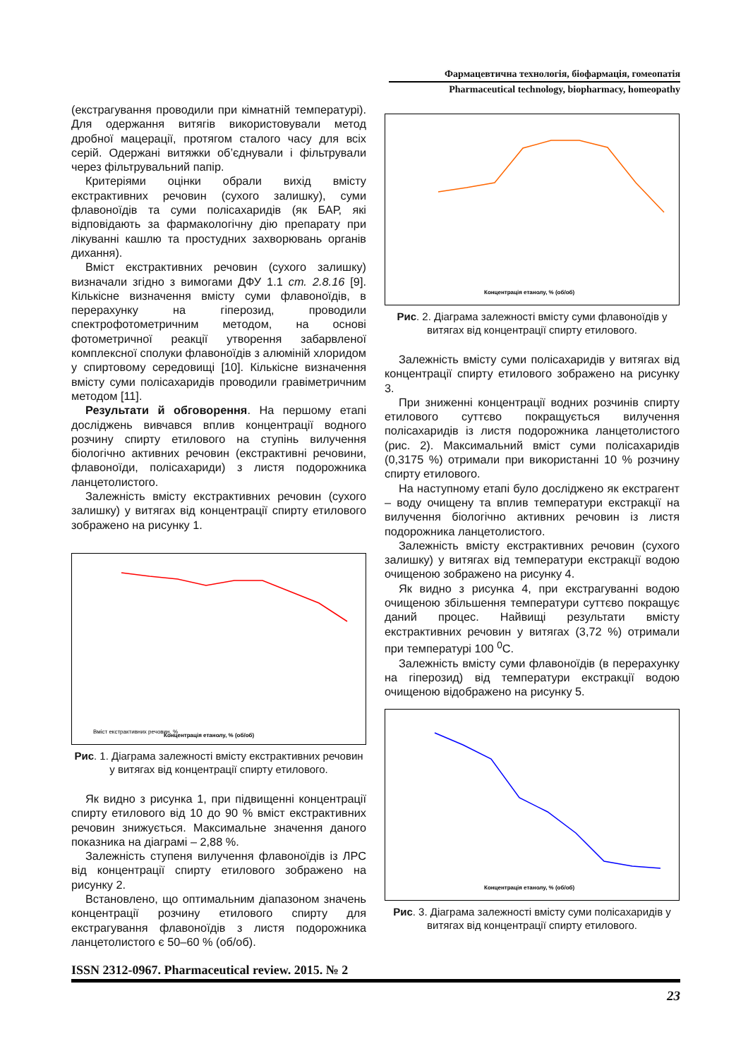Фармацевтична технологія, біофармація, гомеопатія
Pharmaceutical technology, biopharmacy, homeopathy
(екстрагування проводили при кімнатній температурі). Для одержання витягів використовували метод дробної мацерації, протягом сталого часу для всіх серій. Одержані витяжки об’єднували і фільтрували через фільтрувальний папір.
Критеріями оцінки обрали вихід вмісту екстрактивних речовин (сухого залишку), суми флавоноїдів та суми полісахаридів (як БАР, які відповідають за фармакологічну дію препарату при лікуванні кашлю та простудних захворювань органів дихання).
Вміст екстрактивних речовин (сухого залишку) визначали згідно з вимогами ДФУ 1.1 ст. 2.8.16 [9]. Кількісне визначення вмісту суми флавоноїдів, в перерахунку на гіперозид, проводили спектрофотометричним методом, на основі фотометричної реакції утворення забарвленої комплексної сполуки флавоноїдів з алюміній хлоридом у спиртовому середовищі [10]. Кількісне визначення вмісту суми полісахаридів проводили гравіметричним методом [11].
Результати й обговорення. На першому етапі досліджень вивчався вплив концентрації водного розчину спирту етилового на ступінь вилучення біологічно активних речовин (екстрактивні речовини, флавоноїди, полісахариди) з листя подорожника ланцетолистого.
Залежність вмісту екстрактивних речовин (сухого залишку) у витягах від концентрації спирту етилового зображено на рисунку 1.
Вміст екстрактивних речовин, %
Концентрація етанолу, % (об/об)
Рис. 1. Діаграма залежності вмісту екстрактивних речовин у витягах від концентрації спирту етилового.
Як видно з рисунка 1, при підвищенні концентрації спирту етилового від 10 до 90 % вміст екстрактивних речовин знижується. Максимальне значення даного показника на діаграмі – 2,88 %.
Залежність ступеня вилучення флавоноїдів із ЛРС від концентрації спирту етилового зображено на рисунку 2.
Встановлено, що оптимальним діапазоном значень концентрації розчину етилового спирту для екстрагування флавоноїдів з листя подорожника ланцетолистого є 50–60 % (об/об).
Концентрація етанолу, % (об/об)
Рис. 2. Діаграма залежності вмісту суми флавоноїдів у витягах від концентрації спирту етилового.
Залежність вмісту суми полісахаридів у витягах від концентрації спирту етилового зображено на рисунку 3.
При зниженні концентрації водних розчинів спирту етилового суттєво покращується вилучення полісахаридів із листя подорожника ланцетолистого (рис. 2). Максимальний вміст суми полісахаридів (0,3175 %) отримали при використанні 10 % розчину спирту етилового.
На наступному етапі було досліджено як екстрагент – воду очищену та вплив температури екстракції на вилучення біологічно активних речовин із листя подорожника ланцетолистого.
Залежність вмісту екстрактивних речовин (сухого залишку) у витягах від температури екстракції водою очищеною зображено на рисунку 4.
Як видно з рисунка 4, при екстрагуванні водою очищеною збільшення температури суттєво покращує даний процес. Найвищі результати вмісту екстрактивних речовин у витягах (3,72 %) отримали при температурі 100 <sup>0</sup>С.
Залежність вмісту суми флавоноїдів (в перерахунку на гіперозид) від температури екстракції водою очищеною відображено на рисунку 5.
Концентрація етанолу, % (об/об)
Рис. 3. Діаграма залежності вмісту суми полісахаридів у витягах від концентрації спирту етилового.
ISSN 2312-0967. Pharmaceutical review. 2015. № 2
23